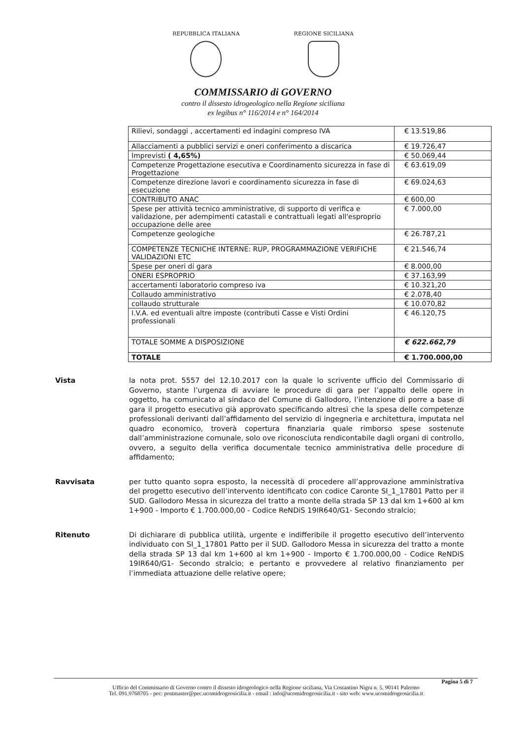REPUBBLICA ITALIANA REGIONE SICILIANA
COMMISSARIO di GOVERNO
contro il dissesto idrogeologico nella Regione siciliana
ex legibus n° 116/2014 e n° 164/2014
| Rilievi, sondaggi , accertamenti ed indagini compreso IVA | € 13.519,86 |
| Allacciamenti a pubblici servizi e oneri conferimento a discarica | € 19.726,47 |
| Imprevisti ( 4,65%) | € 50.069,44 |
| Competenze Progettazione esecutiva e Coordinamento sicurezza in fase di Progettazione | € 63.619,09 |
| Competenze direzione lavori e coordinamento sicurezza in fase di esecuzione | € 69.024,63 |
| CONTRIBUTO ANAC | € 600,00 |
| Spese per attività tecnico amministrative, di supporto di verifica e validazione, per adempimenti catastali e contrattuali legati all'esproprio occupazione delle aree | € 7.000,00 |
| Competenze geologiche | € 26.787,21 |
| COMPETENZE TECNICHE INTERNE: RUP, PROGRAMMAZIONE VERIFICHE VALIDAZIONI ETC | € 21.546,74 |
| Spese per oneri di gara | € 8.000,00 |
| ONERI ESPROPRIO | € 37.163,99 |
| accertamenti laboratorio compreso iva | € 10.321,20 |
| Collaudo amministrativo | € 2.078,40 |
| collaudo strutturale | € 10.070,82 |
| I.V.A. ed eventuali altre imposte (contributi Casse e Visti Ordini professionali | € 46.120,75 |
| TOTALE SOMME A DISPOSIZIONE | € 622.662,79 |
| TOTALE | € 1.700.000,00 |
Vista la nota prot. 5557 del 12.10.2017 con la quale lo scrivente ufficio del Commissario di Governo, stante l’urgenza di avviare le procedure di gara per l’appalto delle opere in oggetto, ha comunicato al sindaco del Comune di Gallodoro, l’intenzione di porre a base di gara il progetto esecutivo già approvato specificando altresì che la spesa delle competenze professionali derivanti dall’affidamento del servizio di ingegneria e architettura, imputata nel quadro economico, troverà copertura finanziaria quale rimborso spese sostenute dall’amministrazione comunale, solo ove riconosciuta rendicontabile dagli organi di controllo, ovvero, a seguito della verifica documentale tecnico amministrativa delle procedure di affidamento;
Ravvisata per tutto quanto sopra esposto, la necessità di procedere all’approvazione amministrativa del progetto esecutivo dell’intervento identificato con codice Caronte SI_1_17801 Patto per il SUD. Gallodoro Messa in sicurezza del tratto a monte della strada SP 13 dal km 1+600 al km 1+900 - Importo € 1.700.000,00 - Codice ReNDiS 19IR640/G1- Secondo stralcio;
Ritenuto Di dichiarare di pubblica utilità, urgente e indifferibile il progetto esecutivo dell’intervento individuato con SI_1_17801 Patto per il SUD. Gallodoro Messa in sicurezza del tratto a monte della strada SP 13 dal km 1+600 al km 1+900 - Importo € 1.700.000,00 - Codice ReNDiS 19IR640/G1- Secondo stralcio; e pertanto e provvedere al relativo finanziamento per l’immediata attuazione delle relative opere;
Pagina 5 di 7
Ufficio del Commissario di Governo contro il dissesto idrogeologico nella Regione siciliana, Via Costantino Nigra n. 5, 90141 Palermo
Tel. 091.9768705 - pec: postmaster@pec.ucomidrogeosicilia.it - email : info@ucomidrogeosicilia.it - sito web: www.ucomidrogeosicilia.it